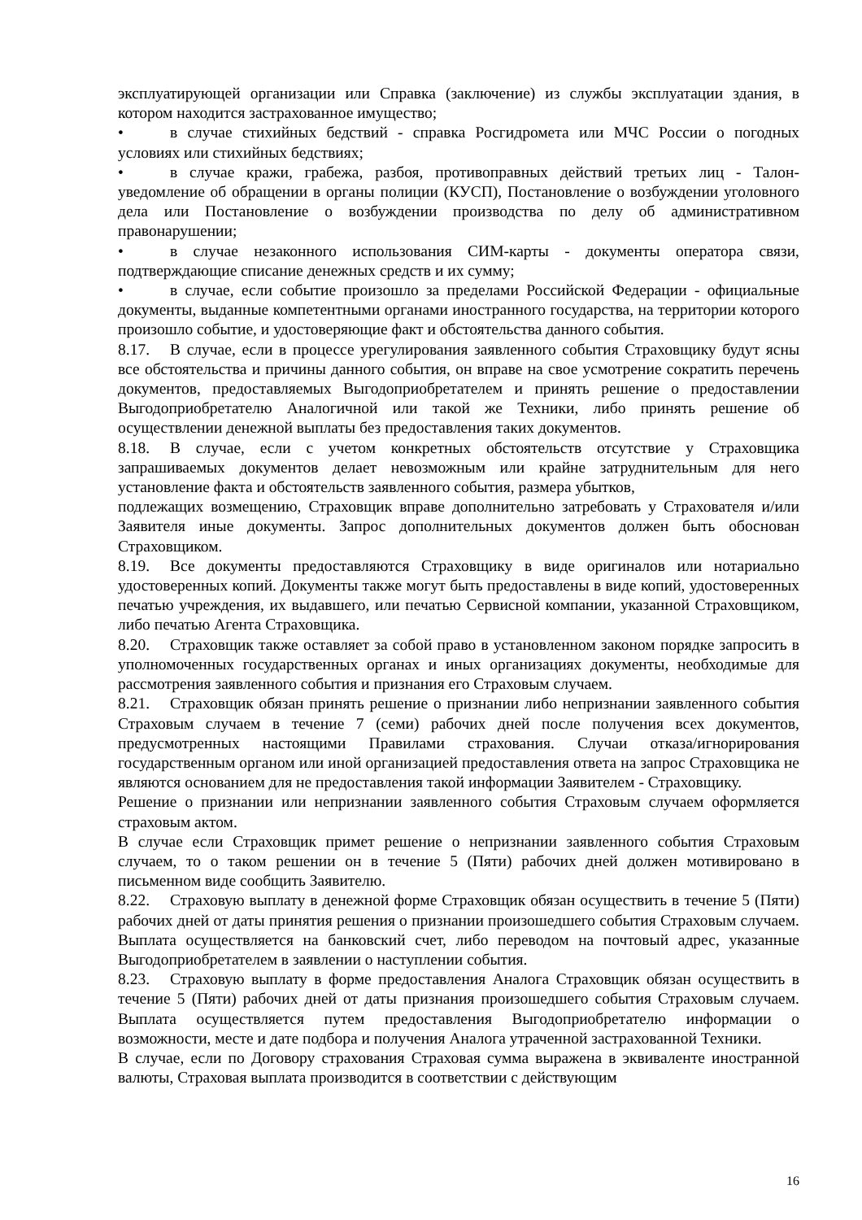эксплуатирующей организации или Справка (заключение) из службы эксплуатации здания, в котором находится застрахованное имущество;
• в случае стихийных бедствий - справка Росгидромета или МЧС России о погодных условиях или стихийных бедствиях;
• в случае кражи, грабежа, разбоя, противоправных действий третьих лиц - Талон-уведомление об обращении в органы полиции (КУСП), Постановление о возбуждении уголовного дела или Постановление о возбуждении производства по делу об административном правонарушении;
• в случае незаконного использования СИМ-карты - документы оператора связи, подтверждающие списание денежных средств и их сумму;
• в случае, если событие произошло за пределами Российской Федерации - официальные документы, выданные компетентными органами иностранного государства, на территории которого произошло событие, и удостоверяющие факт и обстоятельства данного события.
8.17. В случае, если в процессе урегулирования заявленного события Страховщику будут ясны все обстоятельства и причины данного события, он вправе на свое усмотрение сократить перечень документов, предоставляемых Выгодоприобретателем и принять решение о предоставлении Выгодоприобретателю Аналогичной или такой же Техники, либо принять решение об осуществлении денежной выплаты без предоставления таких документов.
8.18. В случае, если с учетом конкретных обстоятельств отсутствие у Страховщика запрашиваемых документов делает невозможным или крайне затруднительным для него установление факта и обстоятельств заявленного события, размера убытков,
подлежащих возмещению, Страховщик вправе дополнительно затребовать у Страхователя и/или Заявителя иные документы. Запрос дополнительных документов должен быть обоснован Страховщиком.
8.19. Все документы предоставляются Страховщику в виде оригиналов или нотариально удостоверенных копий. Документы также могут быть предоставлены в виде копий, удостоверенных печатью учреждения, их выдавшего, или печатью Сервисной компании, указанной Страховщиком, либо печатью Агента Страховщика.
8.20. Страховщик также оставляет за собой право в установленном законом порядке запросить в уполномоченных государственных органах и иных организациях документы, необходимые для рассмотрения заявленного события и признания его Страховым случаем.
8.21. Страховщик обязан принять решение о признании либо непризнании заявленного события Страховым случаем в течение 7 (семи) рабочих дней после получения всех документов, предусмотренных настоящими Правилами страхования. Случаи отказа/игнорирования государственным органом или иной организацией предоставления ответа на запрос Страховщика не являются основанием для не предоставления такой информации Заявителем - Страховщику.
Решение о признании или непризнании заявленного события Страховым случаем оформляется страховым актом.
В случае если Страховщик примет решение о непризнании заявленного события Страховым случаем, то о таком решении он в течение 5 (Пяти) рабочих дней должен мотивировано в письменном виде сообщить Заявителю.
8.22. Страховую выплату в денежной форме Страховщик обязан осуществить в течение 5 (Пяти) рабочих дней от даты принятия решения о признании произошедшего события Страховым случаем. Выплата осуществляется на банковский счет, либо переводом на почтовый адрес, указанные Выгодоприобретателем в заявлении о наступлении события.
8.23. Страховую выплату в форме предоставления Аналога Страховщик обязан осуществить в течение 5 (Пяти) рабочих дней от даты признания произошедшего события Страховым случаем. Выплата осуществляется путем предоставления Выгодоприобретателю информации о возможности, месте и дате подбора и получения Аналога утраченной застрахованной Техники.
В случае, если по Договору страхования Страховая сумма выражена в эквиваленте иностранной валюты, Страховая выплата производится в соответствии с действующим
16